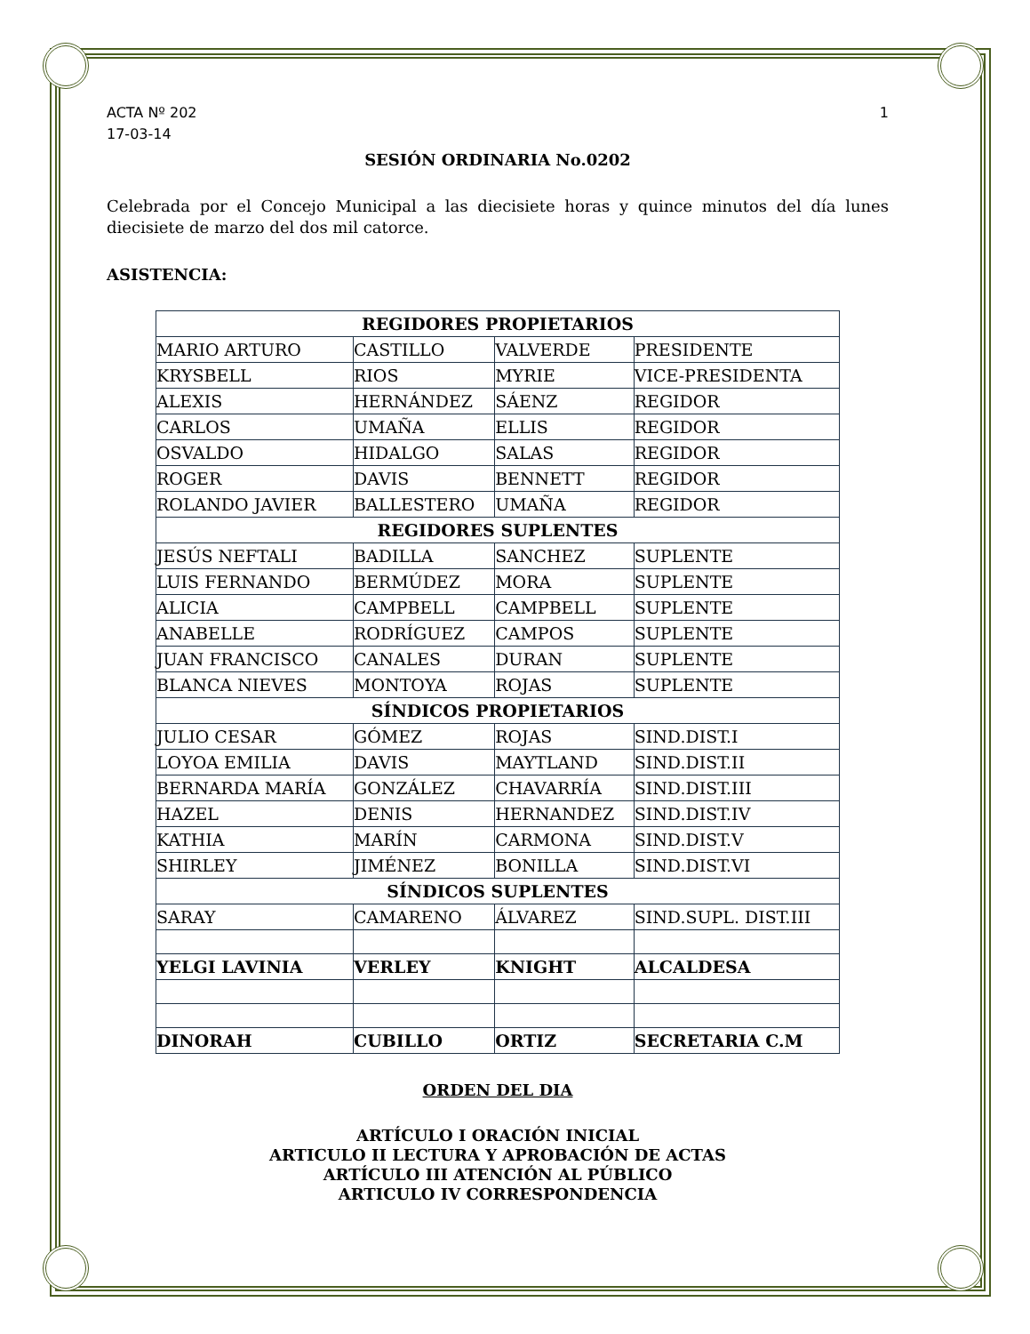ACTA Nº 202
17-03-14
1
SESIÓN ORDINARIA No.0202
Celebrada por el Concejo Municipal a las diecisiete horas y quince minutos del día lunes diecisiete de marzo del dos mil catorce.
ASISTENCIA:
| REGIDORES PROPIETARIOS | | | |
| MARIO ARTURO | CASTILLO | VALVERDE | PRESIDENTE |
| KRYSBELL | RIOS | MYRIE | VICE-PRESIDENTA |
| ALEXIS | HERNÁNDEZ | SÁENZ | REGIDOR |
| CARLOS | UMAÑA | ELLIS | REGIDOR |
| OSVALDO | HIDALGO | SALAS | REGIDOR |
| ROGER | DAVIS | BENNETT | REGIDOR |
| ROLANDO JAVIER | BALLESTERO | UMAÑA | REGIDOR |
| REGIDORES SUPLENTES | | | |
| JESÚS NEFTALI | BADILLA | SANCHEZ | SUPLENTE |
| LUIS FERNANDO | BERMÚDEZ | MORA | SUPLENTE |
| ALICIA | CAMPBELL | CAMPBELL | SUPLENTE |
| ANABELLE | RODRÍGUEZ | CAMPOS | SUPLENTE |
| JUAN FRANCISCO | CANALES | DURAN | SUPLENTE |
| BLANCA NIEVES | MONTOYA | ROJAS | SUPLENTE |
| SÍNDICOS PROPIETARIOS | | | |
| JULIO CESAR | GÓMEZ | ROJAS | SIND.DIST.I |
| LOYOA EMILIA | DAVIS | MAYTLAND | SIND.DIST.II |
| BERNARDA MARÍA | GONZÁLEZ | CHAVARRÍA | SIND.DIST.III |
| HAZEL | DENIS | HERNANDEZ | SIND.DIST.IV |
| KATHIA | MARÍN | CARMONA | SIND.DIST.V |
| SHIRLEY | JIMÉNEZ | BONILLA | SIND.DIST.VI |
| SÍNDICOS SUPLENTES | | | |
| SARAY | CAMARENO | ÁLVAREZ | SIND.SUPL. DIST.III |
| YELGI LAVINIA | VERLEY | KNIGHT | ALCALDESA |
| DINORAH | CUBILLO | ORTIZ | SECRETARIA C.M |
ORDEN DEL DIA
ARTÍCULO I ORACIÓN INICIAL
ARTICULO II LECTURA Y APROBACIÓN DE ACTAS
ARTÍCULO III ATENCIÓN AL PÚBLICO
ARTICULO IV CORRESPONDENCIA